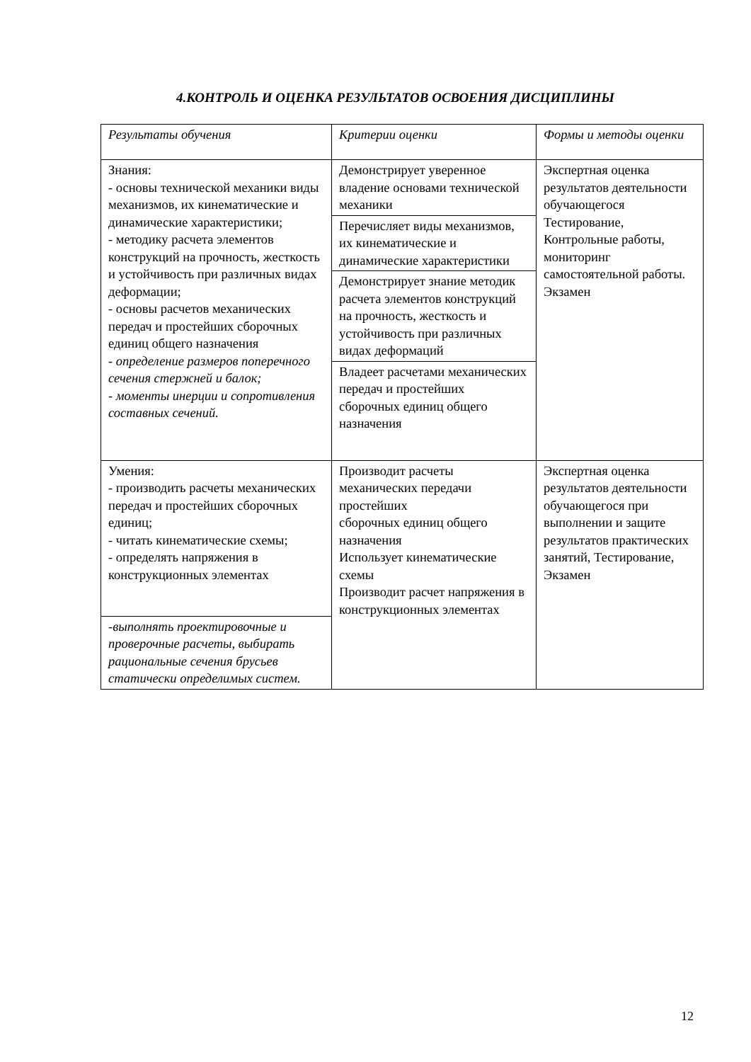4.КОНТРОЛЬ И ОЦЕНКА РЕЗУЛЬТАТОВ ОСВОЕНИЯ ДИСЦИПЛИНЫ
| Результаты обучения | Критерии оценки | Формы и методы оценки |
| Знания: - основы технической механики виды механизмов, их кинематические и динамические характеристики; - методику расчета элементов конструкций на прочность, жесткость и устойчивость при различных видах деформации; - основы расчетов механических передач и простейших сборочных единиц общего назначения - определение размеров поперечного сечения стержней и балок; - моменты инерции и сопротивления составных сечений. | Демонстрирует уверенное владение основами технической механики | Экспертная оценка результатов деятельности обучающегося Тестирование, Контрольные работы, мониторинг самостоятельной работы. Экзамен |
| | Перечисляет виды механизмов, их кинематические и динамические характеристики | |
| | Демонстрирует знание методик расчета элементов конструкций на прочность, жесткость и устойчивость при различных видах деформаций | |
| | Владеет расчетами механических передач и простейших сборочных единиц общего назначения | |
| Умения: - производить расчеты механических передач и простейших сборочных единиц; - читать кинематические схемы; - определять напряжения в конструкционных элементах | Производит расчеты механических передачи простейших сборочных единиц общего назначения Использует кинематические схемы Производит расчет напряжения в конструкционных элементах | Экспертная оценка результатов деятельности обучающегося при выполнении и защите результатов практических занятий, Тестирование, Экзамен |
| -выполнять проектировочные и проверочные расчеты, выбирать рациональные сечения брусьев статически определимых систем. | | |
12